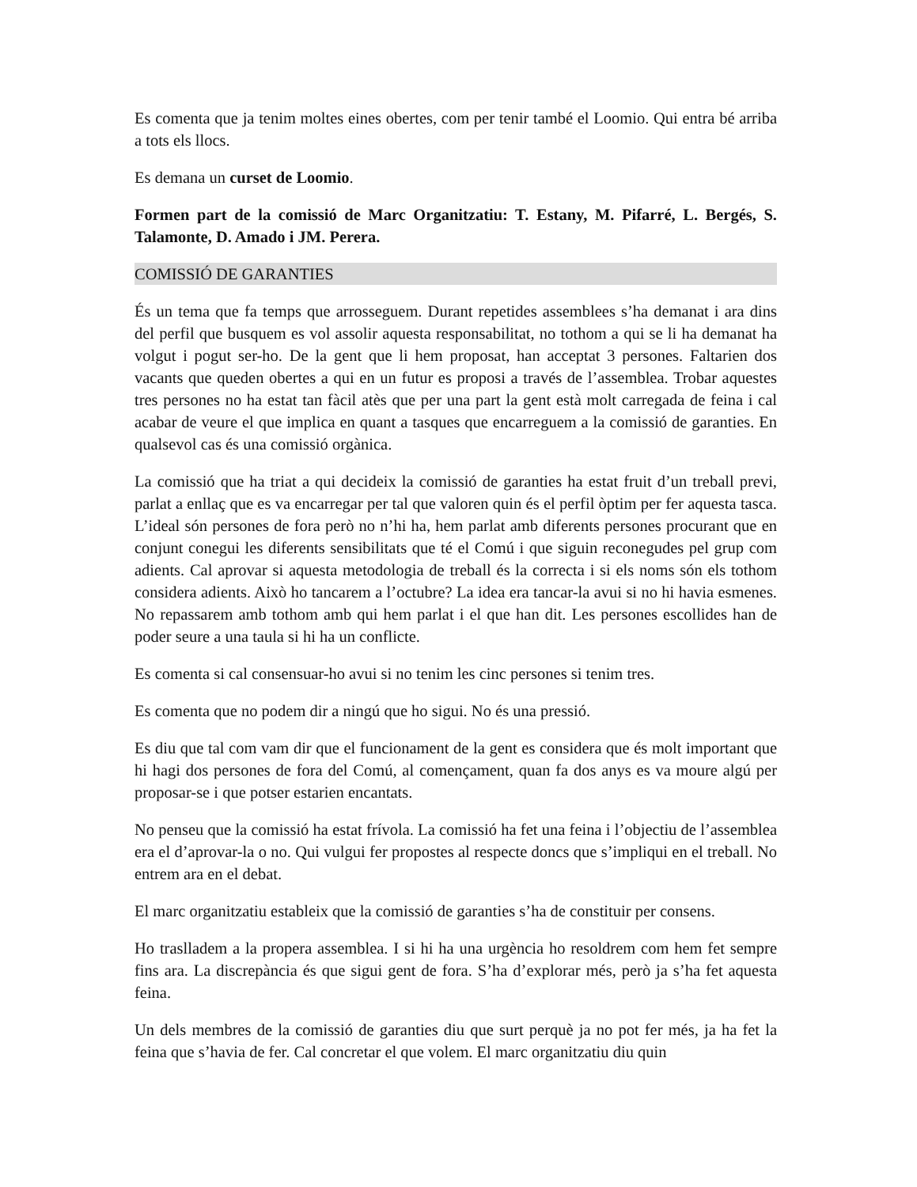Es comenta que ja tenim moltes eines obertes, com per tenir també el Loomio. Qui entra bé arriba a tots els llocs.
Es demana un curset de Loomio.
Formen part de la comissió de Marc Organitzatiu: T. Estany, M. Pifarré, L. Bergés, S. Talamonte, D. Amado i JM. Perera.
COMISSIÓ DE GARANTIES
És un tema que fa temps que arrosseguem. Durant repetides assemblees s’ha demanat i ara dins del perfil que busquem es vol assolir aquesta responsabilitat, no tothom a qui se li ha demanat ha volgut i pogut ser-ho. De la gent que li hem proposat, han acceptat 3 persones. Faltarien dos vacants que queden obertes a qui en un futur es proposi a través de l’assemblea. Trobar aquestes tres persones no ha estat tan fàcil atès que per una part la gent està molt carregada de feina i cal acabar de veure el que implica en quant a tasques que encarreguem a la comissió de garanties. En qualsevol cas és una comissió orgànica.
La comissió que ha triat a qui decideix la comissió de garanties ha estat fruit d’un treball previ, parlat a enllaç que es va encarregar per tal que valoren quin és el perfil òptim per fer aquesta tasca. L’ideal són persones de fora però no n’hi ha, hem parlat amb diferents persones procurant que en conjunt conegui les diferents sensibilitats que té el Comú i que siguin reconegudes pel grup com adients. Cal aprovar si aquesta metodologia de treball és la correcta i si els noms són els tothom considera adients. Això ho tancarem a l’octubre? La idea era tancar-la avui si no hi havia esmenes. No repassarem amb tothom amb qui hem parlat i el que han dit. Les persones escollides han de poder seure a una taula si hi ha un conflicte.
Es comenta si cal consensuar-ho avui si no tenim les cinc persones si tenim tres.
Es comenta que no podem dir a ningú que ho sigui. No és una pressió.
Es diu que tal com vam dir que el funcionament de la gent es considera que és molt important que hi hagi dos persones de fora del Comú, al començament, quan fa dos anys es va moure algú per proposar-se i que potser estarien encantats.
No penseu que la comissió ha estat frívola. La comissió ha fet una feina i l’objectiu de l’assemblea era el d’aprovar-la o no. Qui vulgui fer propostes al respecte doncs que s’impliqui en el treball. No entrem ara en el debat.
El marc organitzatiu estableix que la comissió de garanties s’ha de constituir per consens.
Ho traslladem a la propera assemblea. I si hi ha una urgència ho resoldrem com hem fet sempre fins ara. La discrepància és que sigui gent de fora. S’ha d’explorar més, però ja s’ha fet aquesta feina.
Un dels membres de la comissió de garanties diu que surt perquè ja no pot fer més, ja ha fet la feina que s’havia de fer. Cal concretar el que volem. El marc organitzatiu diu quin